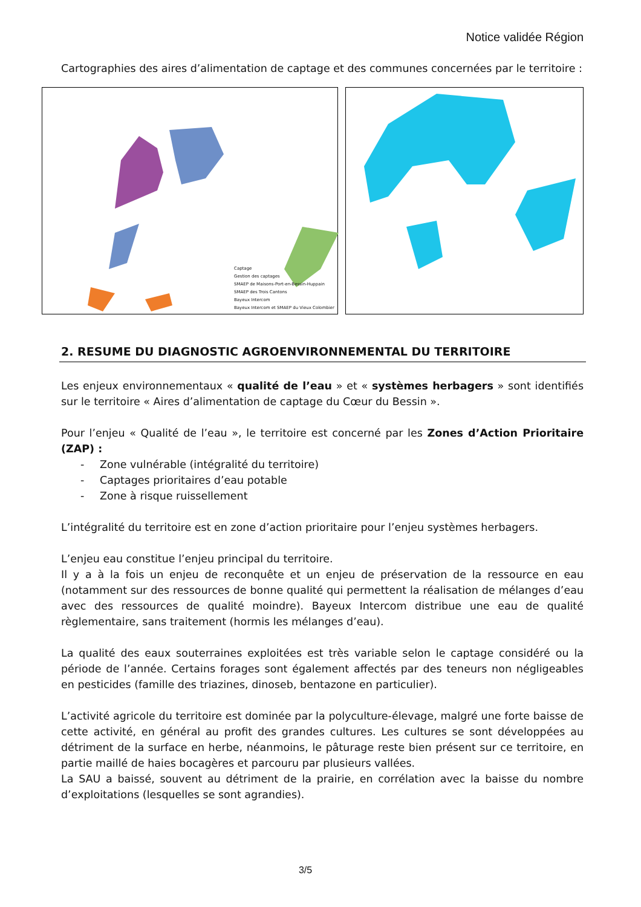Notice validée Région
Cartographies des aires d’alimentation de captage et des communes concernées par le territoire :
Captage
Gestion des captages
SMAEP de Maisons-Port-en-Bessin-Huppain
SMAEP des Trois Cantons
Bayeux Intercom
Bayeux Intercom et SMAEP du Vieux Colombier
2. RESUME DU DIAGNOSTIC AGROENVIRONNEMENTAL DU TERRITOIRE
Les enjeux environnementaux « qualité de l’eau » et « systèmes herbagers » sont identifiés sur le territoire « Aires d’alimentation de captage du Cœur du Bessin ».
Pour l’enjeu « Qualité de l’eau », le territoire est concerné par les Zones d’Action Prioritaire (ZAP) :
- Zone vulnérable (intégralité du territoire)
- Captages prioritaires d’eau potable
- Zone à risque ruissellement
L’intégralité du territoire est en zone d’action prioritaire pour l’enjeu systèmes herbagers.
L’enjeu eau constitue l’enjeu principal du territoire.
Il y a à la fois un enjeu de reconquête et un enjeu de préservation de la ressource en eau (notamment sur des ressources de bonne qualité qui permettent la réalisation de mélanges d’eau avec des ressources de qualité moindre). Bayeux Intercom distribue une eau de qualité règlementaire, sans traitement (hormis les mélanges d’eau).
La qualité des eaux souterraines exploitées est très variable selon le captage considéré ou la période de l’année. Certains forages sont également affectés par des teneurs non négligeables en pesticides (famille des triazines, dinoseb, bentazone en particulier).
L’activité agricole du territoire est dominée par la polyculture-élevage, malgré une forte baisse de cette activité, en général au profit des grandes cultures. Les cultures se sont développées au détriment de la surface en herbe, néanmoins, le pâturage reste bien présent sur ce territoire, en partie maillé de haies bocagères et parcouru par plusieurs vallées.
La SAU a baissé, souvent au détriment de la prairie, en corrélation avec la baisse du nombre d’exploitations (lesquelles se sont agrandies).
3/5